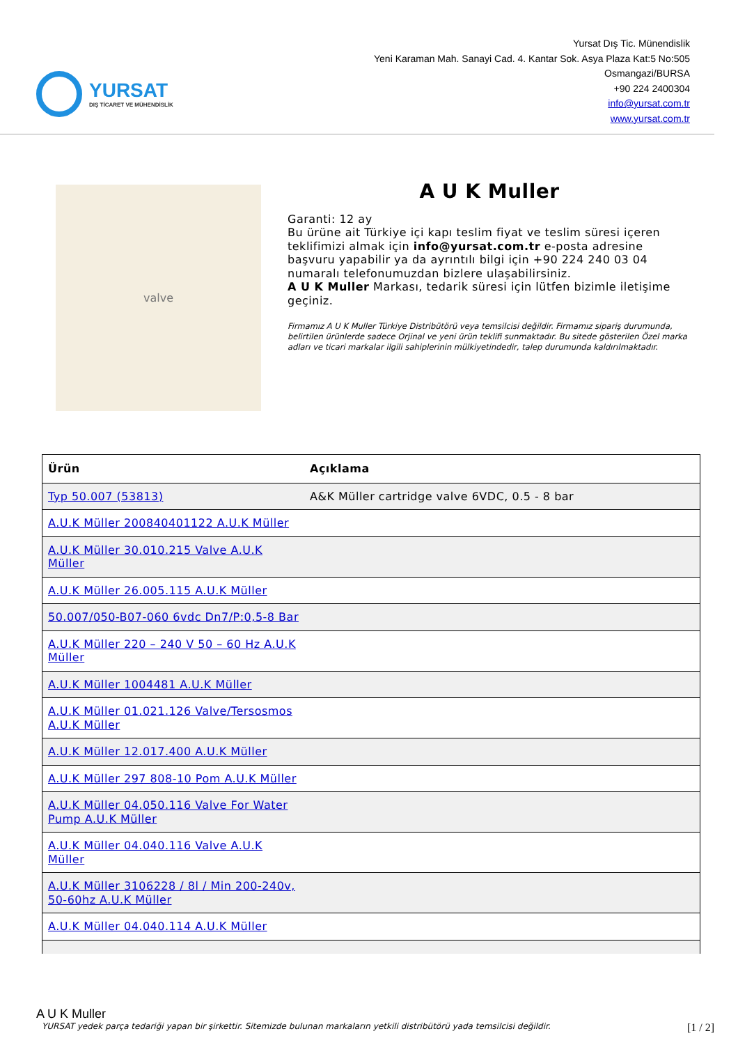YURSAT
DIŞ TİCARET VE MÜHENDİSLİK
Yursat Dış Tic. Münendislik
Yeni Karaman Mah. Sanayi Cad. 4. Kantar Sok. Asya Plaza Kat:5 No:505
Osmangazi/BURSA
+90 224 2400304
info@yursat.com.tr
www.yursat.com.tr
valve
A U K Muller
Garanti: 12 ay
Bu ürüne ait Türkiye içi kapı teslim fiyat ve teslim süresi içeren teklifimizi almak için info@yursat.com.tr e-posta adresine başvuru yapabilir ya da ayrıntılı bilgi için +90 224 240 03 04 numaralı telefonumuzdan bizlere ulaşabilirsiniz.
A U K Muller Markası, tedarik süresi için lütfen bizimle iletişime geçiniz.
Firmamız A U K Muller Türkiye Distribütörü veya temsilcisi değildir. Firmamız sipariş durumunda, belirtilen ürünlerde sadece Orjinal ve yeni ürün teklifi sunmaktadır. Bu sitede gösterilen Özel marka adları ve ticari markalar ilgili sahiplerinin mülkiyetindedir, talep durumunda kaldırılmaktadır.
| Ürün | Açıklama |
| --- | --- |
| Typ 50.007 (53813) | A&K Müller cartridge valve 6VDC, 0.5 - 8 bar |
| A.U.K Müller 200840401122 A.U.K Müller | |
| A.U.K Müller 30.010.215 Valve A.U.K Müller | |
| A.U.K Müller 26.005.115 A.U.K Müller | |
| 50.007/050-B07-060 6vdc Dn7/P:0,5-8 Bar | |
| A.U.K Müller 220 – 240 V 50 – 60 Hz A.U.K Müller | |
| A.U.K Müller 1004481 A.U.K Müller | |
| A.U.K Müller 01.021.126 Valve/Tersosmos A.U.K Müller | |
| A.U.K Müller 12.017.400 A.U.K Müller | |
| A.U.K Müller 297 808-10 Pom A.U.K Müller | |
| A.U.K Müller 04.050.116 Valve For Water Pump A.U.K Müller | |
| A.U.K Müller 04.040.116 Valve A.U.K Müller | |
| A.U.K Müller 3106228 / 8l / Min 200-240v, 50-60hz A.U.K Müller | |
| A.U.K Müller 04.040.114 A.U.K Müller | |
A U K Muller
YURSAT yedek parça tedariği yapan bir şirkettir. Sitemizde bulunan markaların yetkili distribütörü yada temsilcisi değildir. [1 / 2]